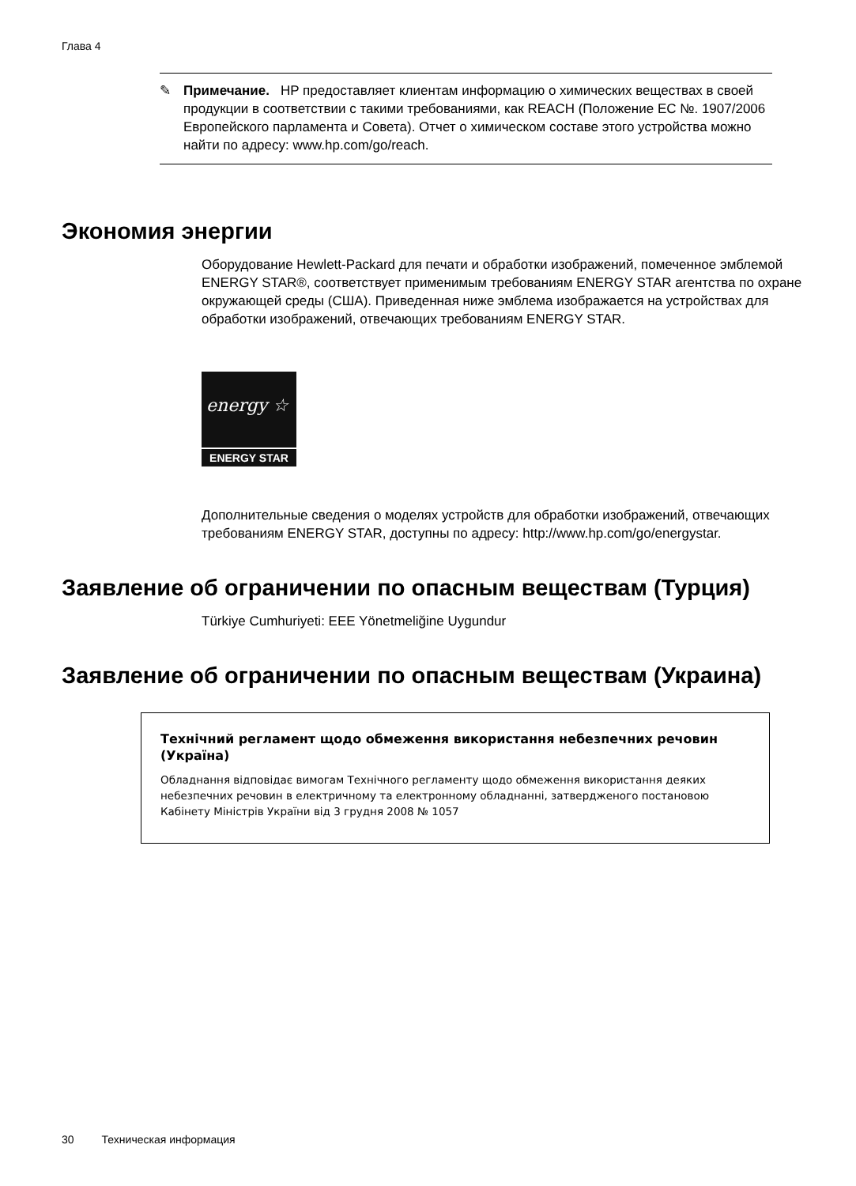Глава 4
✎
Примечание. HP предоставляет клиентам информацию о химических веществах в своей продукции в соответствии с такими требованиями, как REACH (Положение ЕС №. 1907/2006 Европейского парламента и Совета). Отчет о химическом составе этого устройства можно найти по адресу: www.hp.com/go/reach.
Экономия энергии
Оборудование Hewlett-Packard для печати и обработки изображений, помеченное эмблемой ENERGY STAR®, соответствует применимым требованиям ENERGY STAR агентства по охране окружающей среды (США). Приведенная ниже эмблема изображается на устройствах для обработки изображений, отвечающих требованиям ENERGY STAR.
energy ☆
ENERGY STAR
Дополнительные сведения о моделях устройств для обработки изображений, отвечающих требованиям ENERGY STAR, доступны по адресу: http://www.hp.com/go/energystar.
Заявление об ограничении по опасным веществам (Турция)
Türkiye Cumhuriyeti: EEE Yönetmeliğine Uygundur
Заявление об ограничении по опасным веществам (Украина)
Технічний регламент щодо обмеження використання небезпечних речовин (Україна)
Обладнання відповідає вимогам Технічного регламенту щодо обмеження використання деяких небезпечних речовин в електричному та електронному обладнанні, затвердженого постановою Кабінету Міністрів України від 3 грудня 2008 № 1057
30 Техническая информация